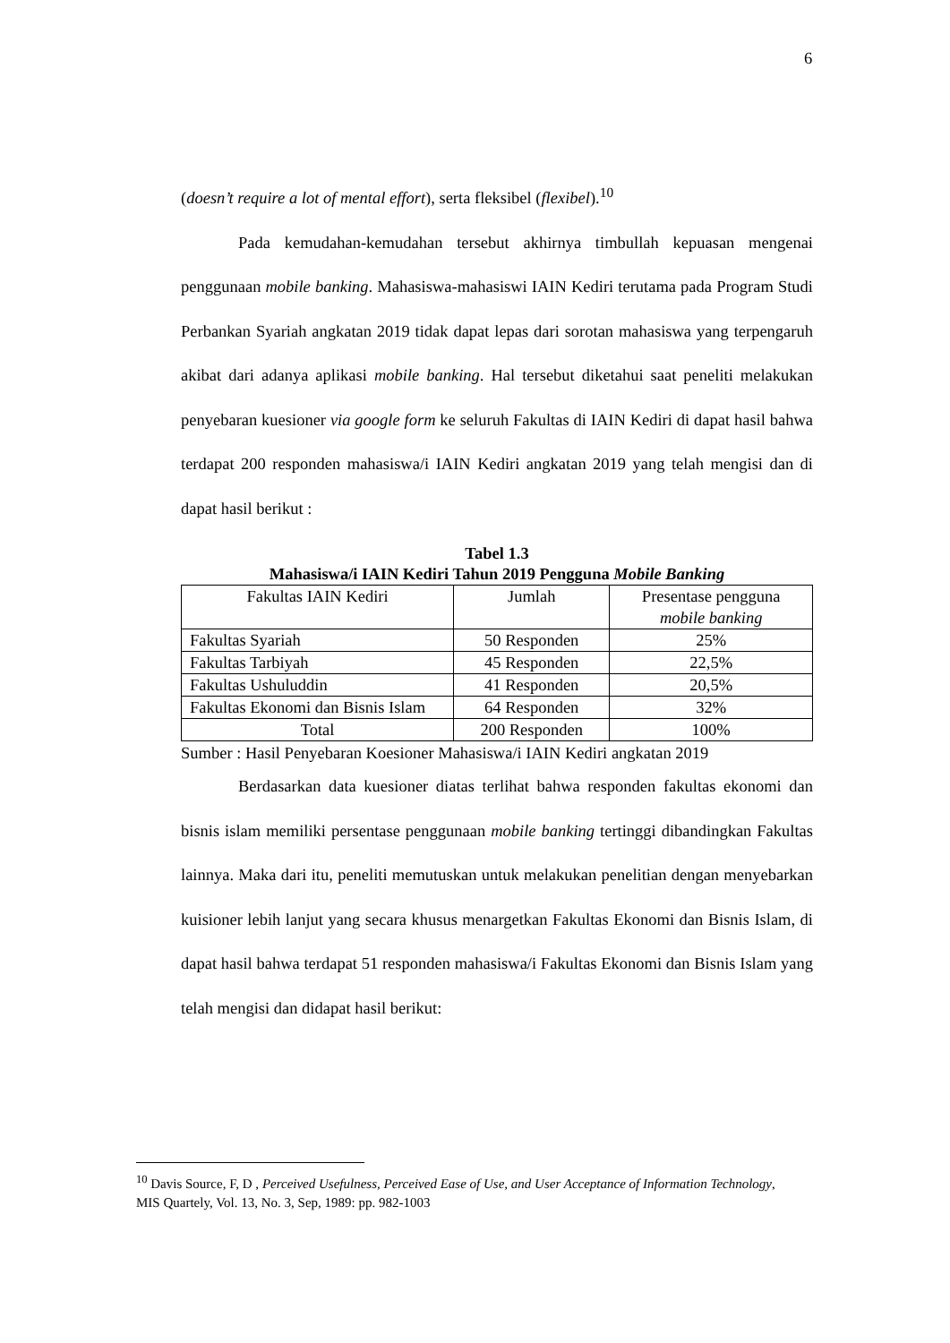6
(doesn’t require a lot of mental effort), serta fleksibel (flexibel).<sup>10</sup>
Pada kemudahan-kemudahan tersebut akhirnya timbullah kepuasan mengenai penggunaan mobile banking. Mahasiswa-mahasiswi IAIN Kediri terutama pada Program Studi Perbankan Syariah angkatan 2019 tidak dapat lepas dari sorotan mahasiswa yang terpengaruh akibat dari adanya aplikasi mobile banking. Hal tersebut diketahui saat peneliti melakukan penyebaran kuesioner via google form ke seluruh Fakultas di IAIN Kediri di dapat hasil bahwa terdapat 200 responden mahasiswa/i IAIN Kediri angkatan 2019 yang telah mengisi dan di dapat hasil berikut :
Tabel 1.3
Mahasiswa/i IAIN Kediri Tahun 2019 Pengguna Mobile Banking
| Fakultas IAIN Kediri | Jumlah | Presentase pengguna mobile banking |
| Fakultas Syariah | 50 Responden | 25% |
| Fakultas Tarbiyah | 45 Responden | 22,5% |
| Fakultas Ushuluddin | 41 Responden | 20,5% |
| Fakultas Ekonomi dan Bisnis Islam | 64 Responden | 32% |
| Total | 200 Responden | 100% |
Sumber : Hasil Penyebaran Koesioner Mahasiswa/i IAIN Kediri angkatan 2019
Berdasarkan data kuesioner diatas terlihat bahwa responden fakultas ekonomi dan bisnis islam memiliki persentase penggunaan mobile banking tertinggi dibandingkan Fakultas lainnya. Maka dari itu, peneliti memutuskan untuk melakukan penelitian dengan menyebarkan kuisioner lebih lanjut yang secara khusus menargetkan Fakultas Ekonomi dan Bisnis Islam, di dapat hasil bahwa terdapat 51 responden mahasiswa/i Fakultas Ekonomi dan Bisnis Islam yang telah mengisi dan didapat hasil berikut:
<sup>10</sup> Davis Source, F, D , Perceived Usefulness, Perceived Ease of Use, and User Acceptance of Information Technology, MIS Quartely, Vol. 13, No. 3, Sep, 1989: pp. 982-1003